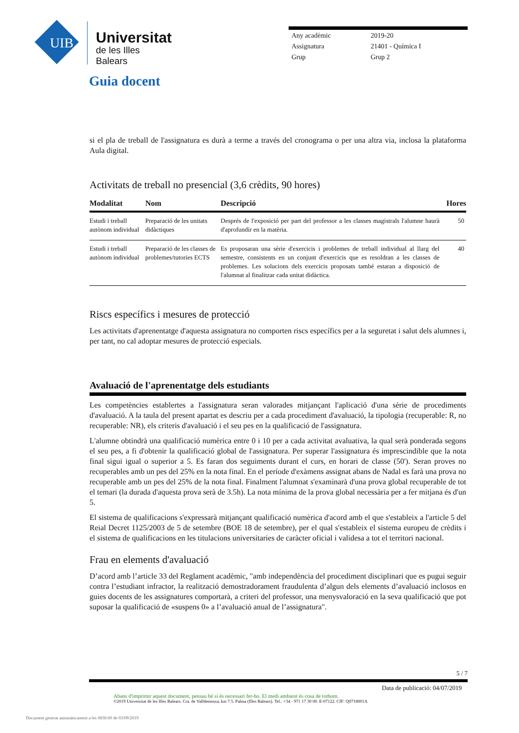UIB
Universitat
de les Illes Balears
| Any acadèmic | 2019-20 |
| Assignatura | 21401 - Química I |
| Grup | Grup 2 |
Guia docent
si el pla de treball de l'assignatura es durà a terme a través del cronograma o per una altra via, inclosa la plataforma Aula digital.
Activitats de treball no presencial (3,6 crèdits, 90 hores)
| Modalitat | Nom | Descripció | Hores |
| --- | --- | --- | --- |
| Estudi i treball autònom individual | Preparació de les unitats didàctiques | Després de l'exposició per part del professor a les classes magistrals l'alumne haurà d'aprofundir en la matèria. | 50 |
| Estudi i treball autònom individual | Preparació de les classes de problemes/tutories ECTS | Es proposaran una sèrie d'exercicis i problemes de treball individual al llarg del semestre, consistents en un conjunt d'exercicis que es resoldran a les classes de problemes. Les solucions dels exercicis proposats també estaran a disposició de l'alumnat al finalitzar cada unitat didàctica. | 40 |
Riscs específics i mesures de protecció
Les activitats d'aprenentatge d'aquesta assignatura no comporten riscs específics per a la seguretat i salut dels alumnes i, per tant, no cal adoptar mesures de protecció especials.
Avaluació de l'aprenentatge dels estudiants
Les competències establertes a l'assignatura seran valorades mitjançant l'aplicació d'una sèrie de procediments d'avaluació. A la taula del present apartat es descriu per a cada procediment d'avaluació, la tipologia (recuperable: R, no recuperable: NR), els criteris d'avaluació i el seu pes en la qualificació de l'assignatura.
L'alumne obtindrà una qualificació numèrica entre 0 i 10 per a cada activitat avaluativa, la qual serà ponderada segons el seu pes, a fi d'obtenir la qualificació global de l'assignatura. Per superar l'assignatura és imprescindible que la nota final sigui igual o superior a 5. Es faran dos seguiments durant el curs, en horari de classe (50'). Seran proves no recuperables amb un pes del 25% en la nota final. En el període d'exàmens assignat abans de Nadal es farà una prova no recuperable amb un pes del 25% de la nota final. Finalment l'alumnat s'examinarà d'una prova global recuperable de tot el temari (la durada d'aquesta prova serà de 3.5h). La nota mínima de la prova global necessària per a fer mitjana és d'un 5.
El sistema de qualificacions s'expressarà mitjançant qualificació numèrica d'acord amb el que s'estableix a l'article 5 del Reial Decret 1125/2003 de 5 de setembre (BOE 18 de setembre), per el qual s'estableix el sistema europeu de crèdits i el sistema de qualificacions en les titulacions universitaries de caràcter oficial i validesa a tot el territori nacional.
Frau en elements d'avaluació
D’acord amb l’article 33 del Reglament acadèmic, "amb independència del procediment disciplinari que es pugui seguir contra l’estudiant infractor, la realització demostradorament fraudulenta d’algun dels elements d’avaluació inclosos en guies docents de les assignatures comportarà, a criteri del professor, una menysvaloració en la seva qualificació que pot suposar la qualificació de «suspens 0» a l’avaluació anual de l’assignatura".
5 / 7
Data de publicació: 04/07/2019
Abans d'imprimir aquest document, pensau bé si és necessari fer-ho. El medi ambient és cosa de tothom.
©2019 Universitat de les Illes Balears. Cra. de Valldemossa, km 7.5. Palma (Illes Balears). Tel.: +34 - 971 17 30 00. E-07122. CIF: Q0718001A
Document generat automàticament a les 0830:00 de 03/09/2019